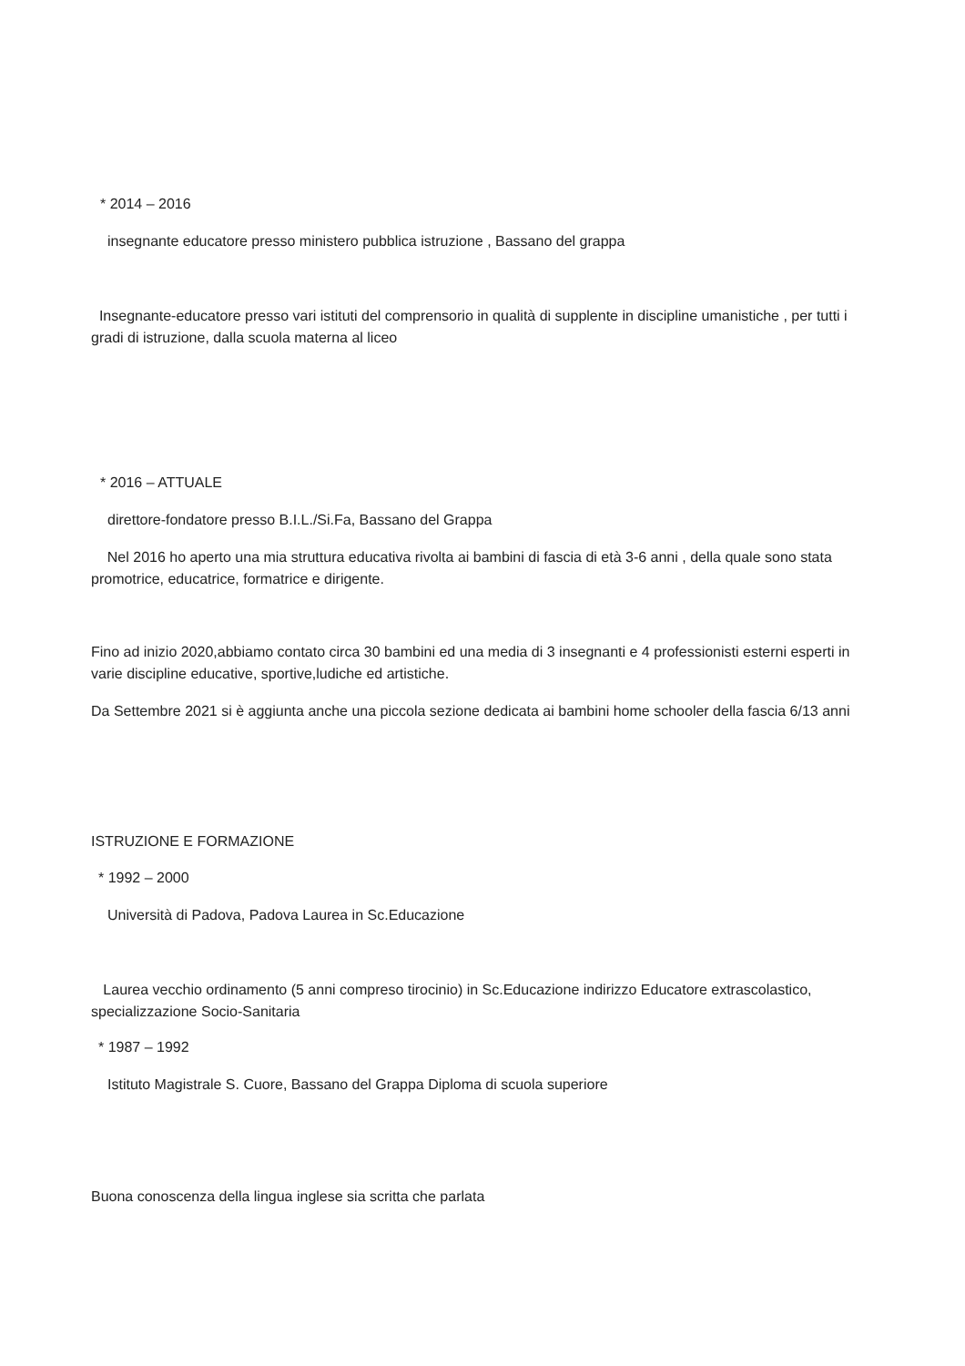* 2014 – 2016
insegnante educatore presso ministero pubblica istruzione , Bassano del grappa
Insegnante-educatore presso vari istituti del comprensorio in qualità di supplente in discipline umanistiche , per tutti i gradi di istruzione, dalla scuola materna al liceo
* 2016 – ATTUALE
direttore-fondatore presso B.I.L./Si.Fa, Bassano del Grappa
Nel 2016 ho aperto una mia struttura educativa rivolta ai bambini di fascia di età 3-6 anni , della quale sono stata promotrice, educatrice, formatrice e dirigente.
Fino ad inizio 2020,abbiamo contato circa 30 bambini ed una media di 3 insegnanti e 4 professionisti esterni esperti in varie discipline educative, sportive,ludiche ed artistiche.
Da Settembre 2021 si è aggiunta anche una piccola sezione dedicata ai bambini home schooler della fascia 6/13 anni
ISTRUZIONE E FORMAZIONE
* 1992 – 2000
Università di Padova, Padova Laurea in Sc.Educazione
Laurea vecchio ordinamento (5 anni compreso tirocinio) in Sc.Educazione indirizzo Educatore extrascolastico, specializzazione Socio-Sanitaria
* 1987 – 1992
Istituto Magistrale S. Cuore, Bassano del Grappa Diploma di scuola superiore
Buona conoscenza della lingua inglese sia scritta che parlata